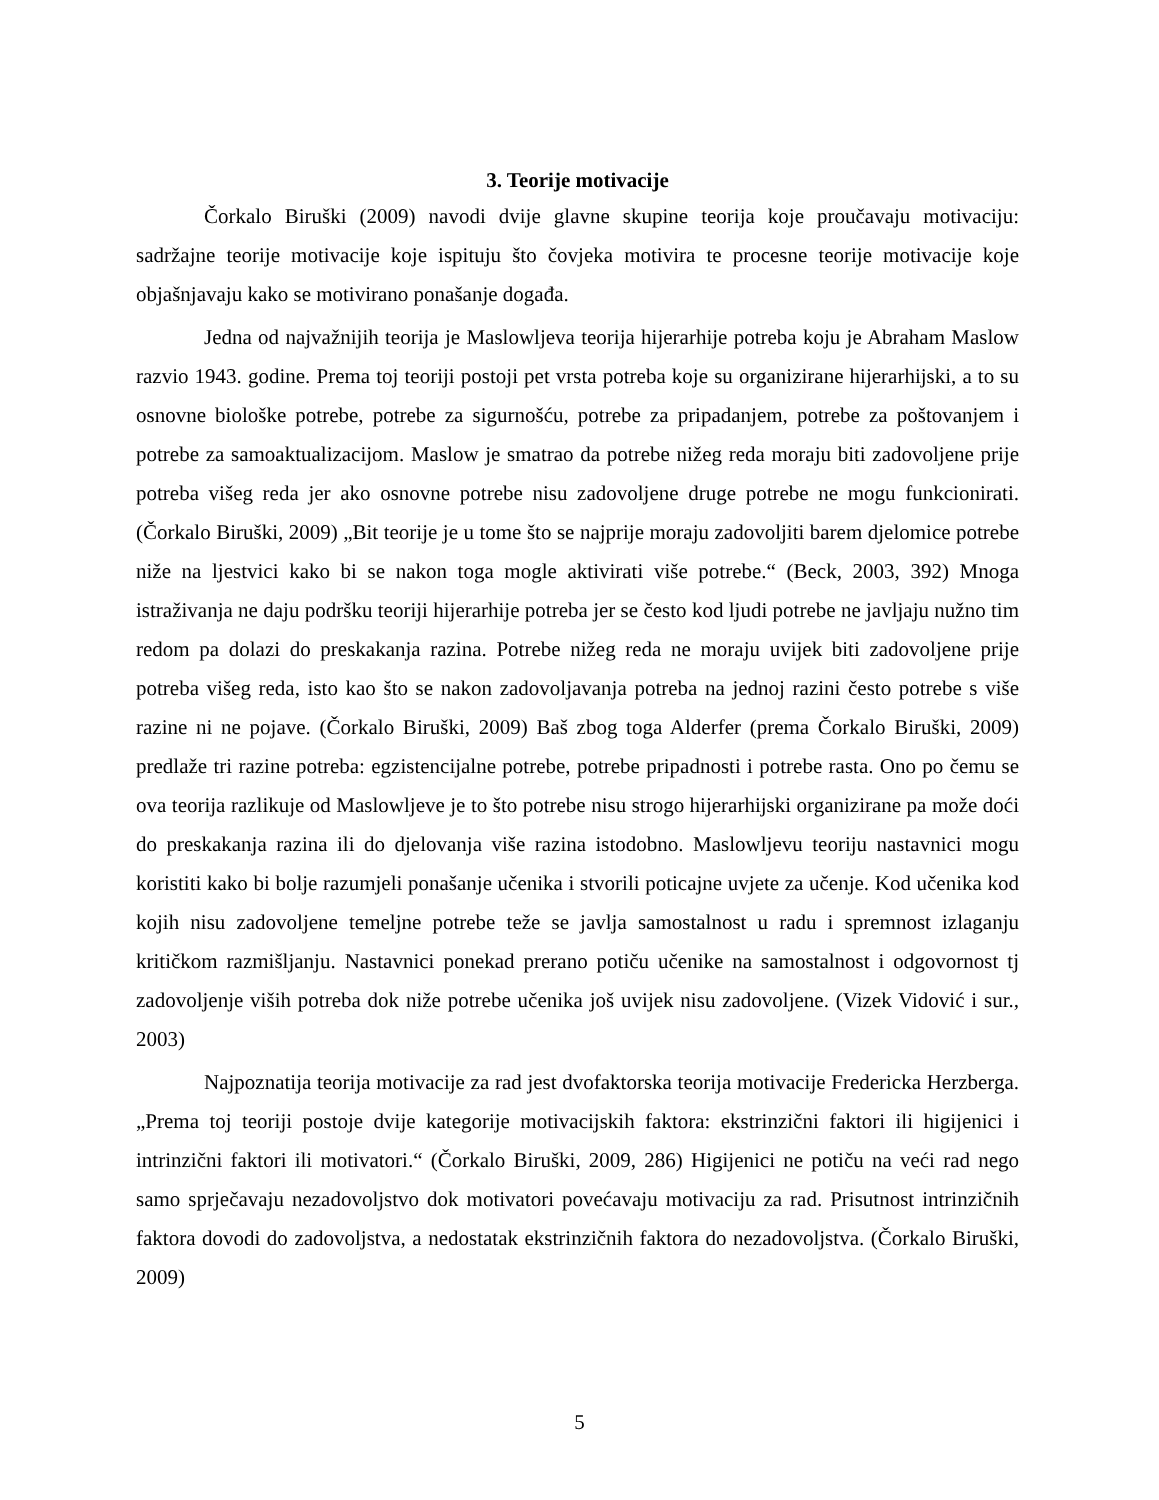3. Teorije motivacije
Čorkalo Biruški (2009) navodi dvije glavne skupine teorija koje proučavaju motivaciju: sadržajne teorije motivacije koje ispituju što čovjeka motivira te procesne teorije motivacije koje objašnjavaju kako se motivirano ponašanje događa.
Jedna od najvažnijih teorija je Maslowljeva teorija hijerarhije potreba koju je Abraham Maslow razvio 1943. godine. Prema toj teoriji postoji pet vrsta potreba koje su organizirane hijerarhijski, a to su osnovne biološke potrebe, potrebe za sigurnošću, potrebe za pripadanjem, potrebe za poštovanjem i potrebe za samoaktualizacijom. Maslow je smatrao da potrebe nižeg reda moraju biti zadovoljene prije potreba višeg reda jer ako osnovne potrebe nisu zadovoljene druge potrebe ne mogu funkcionirati. (Čorkalo Biruški, 2009) „Bit teorije je u tome što se najprije moraju zadovoljiti barem djelomice potrebe niže na ljestvici kako bi se nakon toga mogle aktivirati više potrebe.“ (Beck, 2003, 392) Mnoga istraživanja ne daju podršku teoriji hijerarhije potreba jer se često kod ljudi potrebe ne javljaju nužno tim redom pa dolazi do preskakanja razina. Potrebe nižeg reda ne moraju uvijek biti zadovoljene prije potreba višeg reda, isto kao što se nakon zadovoljavanja potreba na jednoj razini često potrebe s više razine ni ne pojave. (Čorkalo Biruški, 2009) Baš zbog toga Alderfer (prema Čorkalo Biruški, 2009) predlaže tri razine potreba: egzistencijalne potrebe, potrebe pripadnosti i potrebe rasta. Ono po čemu se ova teorija razlikuje od Maslowljeve je to što potrebe nisu strogo hijerarhijski organizirane pa može doći do preskakanja razina ili do djelovanja više razina istodobno. Maslowljevu teoriju nastavnici mogu koristiti kako bi bolje razumjeli ponašanje učenika i stvorili poticajne uvjete za učenje. Kod učenika kod kojih nisu zadovoljene temeljne potrebe teže se javlja samostalnost u radu i spremnost izlaganju kritičkom razmišljanju. Nastavnici ponekad prerano potiču učenike na samostalnost i odgovornost tj zadovoljenje viših potreba dok niže potrebe učenika još uvijek nisu zadovoljene. (Vizek Vidović i sur., 2003)
Najpoznatija teorija motivacije za rad jest dvofaktorska teorija motivacije Fredericka Herzberga. „Prema toj teoriji postoje dvije kategorije motivacijskih faktora: ekstrinzični faktori ili higijenici i intrinzični faktori ili motivatori.“ (Čorkalo Biruški, 2009, 286) Higijenici ne potiču na veći rad nego samo sprječavaju nezadovoljstvo dok motivatori povećavaju motivaciju za rad. Prisutnost intrinzičnih faktora dovodi do zadovoljstva, a nedostatak ekstrinzičnih faktora do nezadovoljstva. (Čorkalo Biruški, 2009)
5